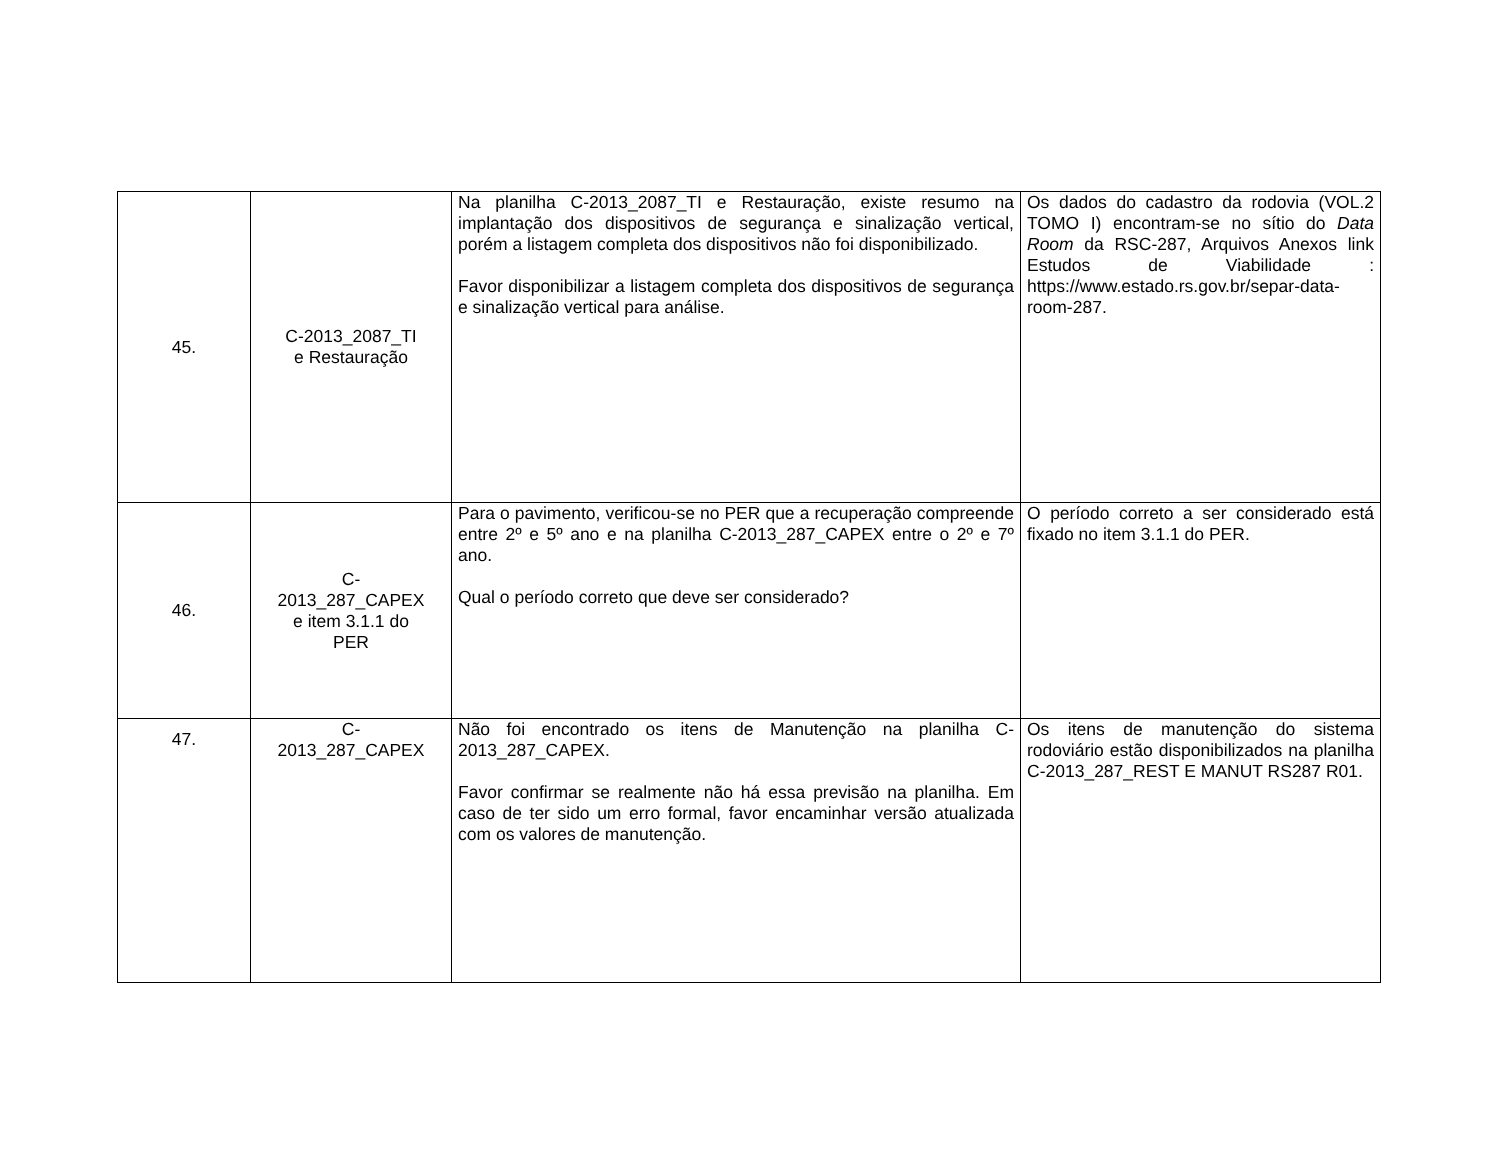| 45. | C-2013_2087_TI e Restauração | Na planilha C-2013_2087_TI e Restauração, existe resumo na implantação dos dispositivos de segurança e sinalização vertical, porém a listagem completa dos dispositivos não foi disponibilizado. Favor disponibilizar a listagem completa dos dispositivos de segurança e sinalização vertical para análise. | Os dados do cadastro da rodovia (VOL.2 TOMO I) encontram-se no sítio do Data Room da RSC-287, Arquivos Anexos link Estudos de Viabilidade : https://www.estado.rs.gov.br/separ-data-room-287. |
| 46. | C- 2013_287_CAPEX e item 3.1.1 do PER | Para o pavimento, verificou-se no PER que a recuperação compreende entre 2º e 5º ano e na planilha C-2013_287_CAPEX entre o 2º e 7º ano. Qual o período correto que deve ser considerado? | O período correto a ser considerado está fixado no item 3.1.1 do PER. |
| 47. | C- 2013_287_CAPEX | Não foi encontrado os itens de Manutenção na planilha C-2013_287_CAPEX. Favor confirmar se realmente não há essa previsão na planilha. Em caso de ter sido um erro formal, favor encaminhar versão atualizada com os valores de manutenção. | Os itens de manutenção do sistema rodoviário estão disponibilizados na planilha C-2013_287_REST E MANUT RS287 R01. |